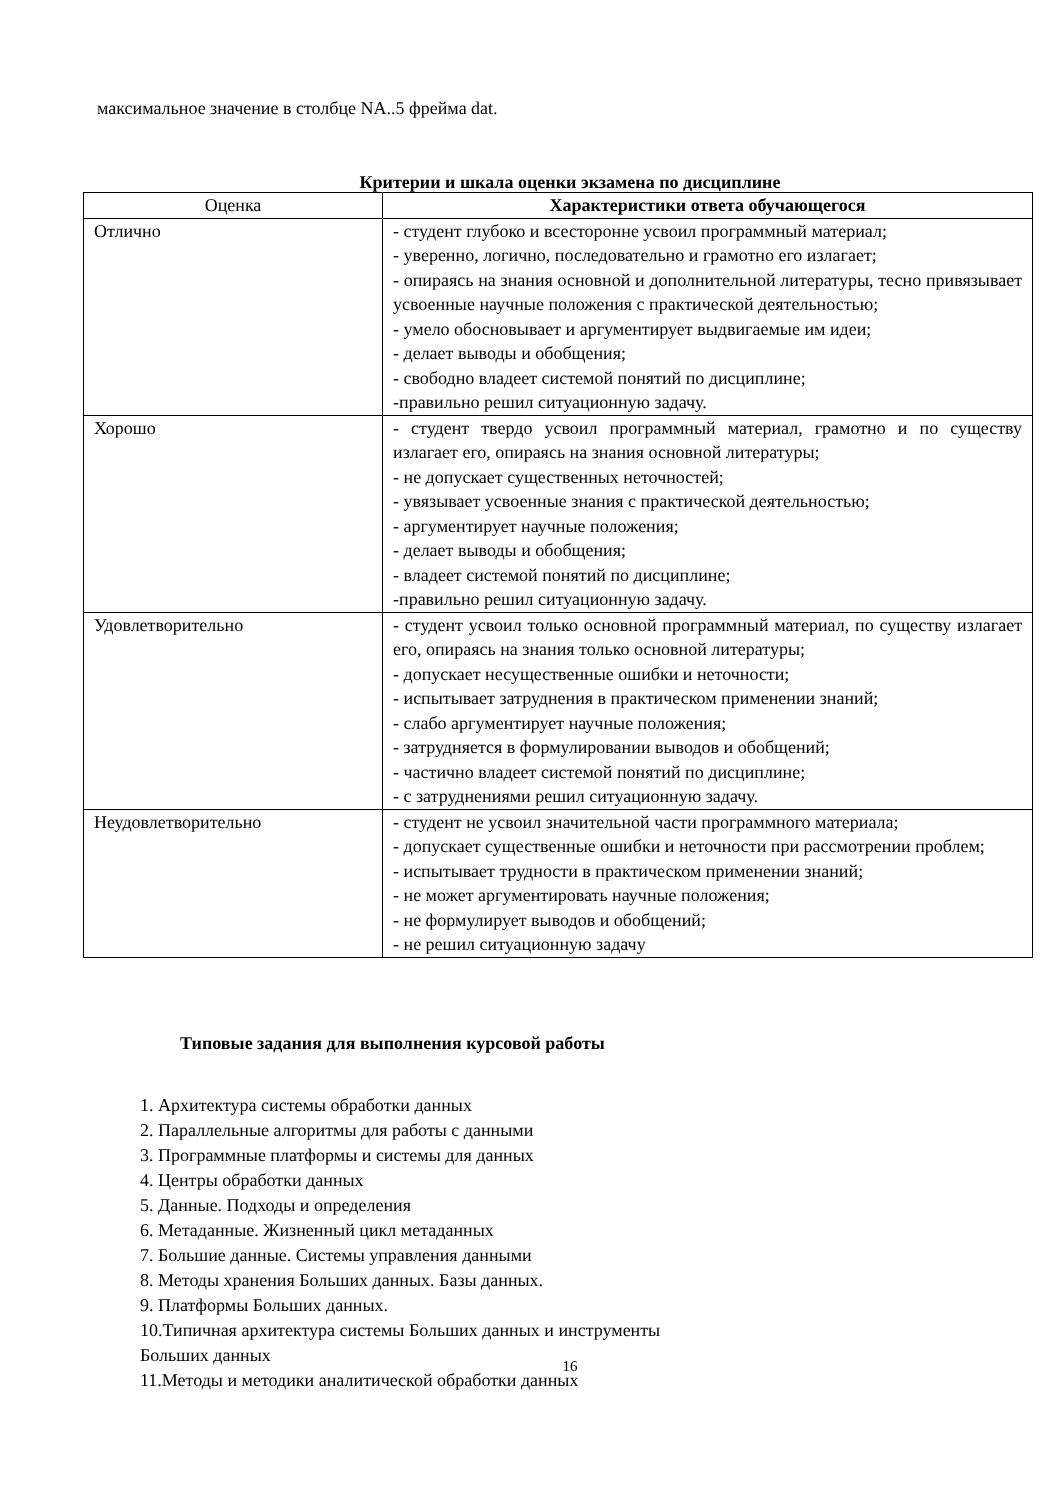максимальное значение в столбце NA..5 фрейма dat.
Критерии и шкала оценки экзамена по дисциплине
| Оценка | Характеристики ответа обучающегося |
| --- | --- |
| Отлично | - студент глубоко и всесторонне усвоил программный материал; - уверенно, логично, последовательно и грамотно его излагает; - опираясь на знания основной и дополнительной литературы, тесно привязывает усвоенные научные положения с практической деятельностью; - умело обосновывает и аргументирует выдвигаемые им идеи; - делает выводы и обобщения; - свободно владеет системой понятий по дисциплине; -правильно решил ситуационную задачу. |
| Хорошо | - студент твердо усвоил программный материал, грамотно и по существу излагает его, опираясь на знания основной литературы; - не допускает существенных неточностей; - увязывает усвоенные знания с практической деятельностью; - аргументирует научные положения; - делает выводы и обобщения; - владеет системой понятий по дисциплине; -правильно решил ситуационную задачу. |
| Удовлетворительно | - студент усвоил только основной программный материал, по существу излагает его, опираясь на знания только основной литературы; - допускает несущественные ошибки и неточности; - испытывает затруднения в практическом применении знаний; - слабо аргументирует научные положения; - затрудняется в формулировании выводов и обобщений; - частично владеет системой понятий по дисциплине; - с затруднениями решил ситуационную задачу. |
| Неудовлетворительно | - студент не усвоил значительной части программного материала; - допускает существенные ошибки и неточности при рассмотрении проблем; - испытывает трудности в практическом применении знаний; - не может аргументировать научные положения; - не формулирует выводов и обобщений; - не решил ситуационную задачу |
Типовые задания для выполнения курсовой работы
1. Архитектура системы обработки данных
2. Параллельные алгоритмы для работы с данными
3. Программные платформы и системы для данных
4. Центры обработки данных
5. Данные. Подходы и определения
6. Метаданные. Жизненный цикл метаданных
7. Большие данные. Системы управления данными
8. Методы хранения Больших данных. Базы данных.
9. Платформы Больших данных.
10.Типичная архитектура системы Больших данных и инструменты
Больших данных
11.Методы и методики аналитической обработки данных
16